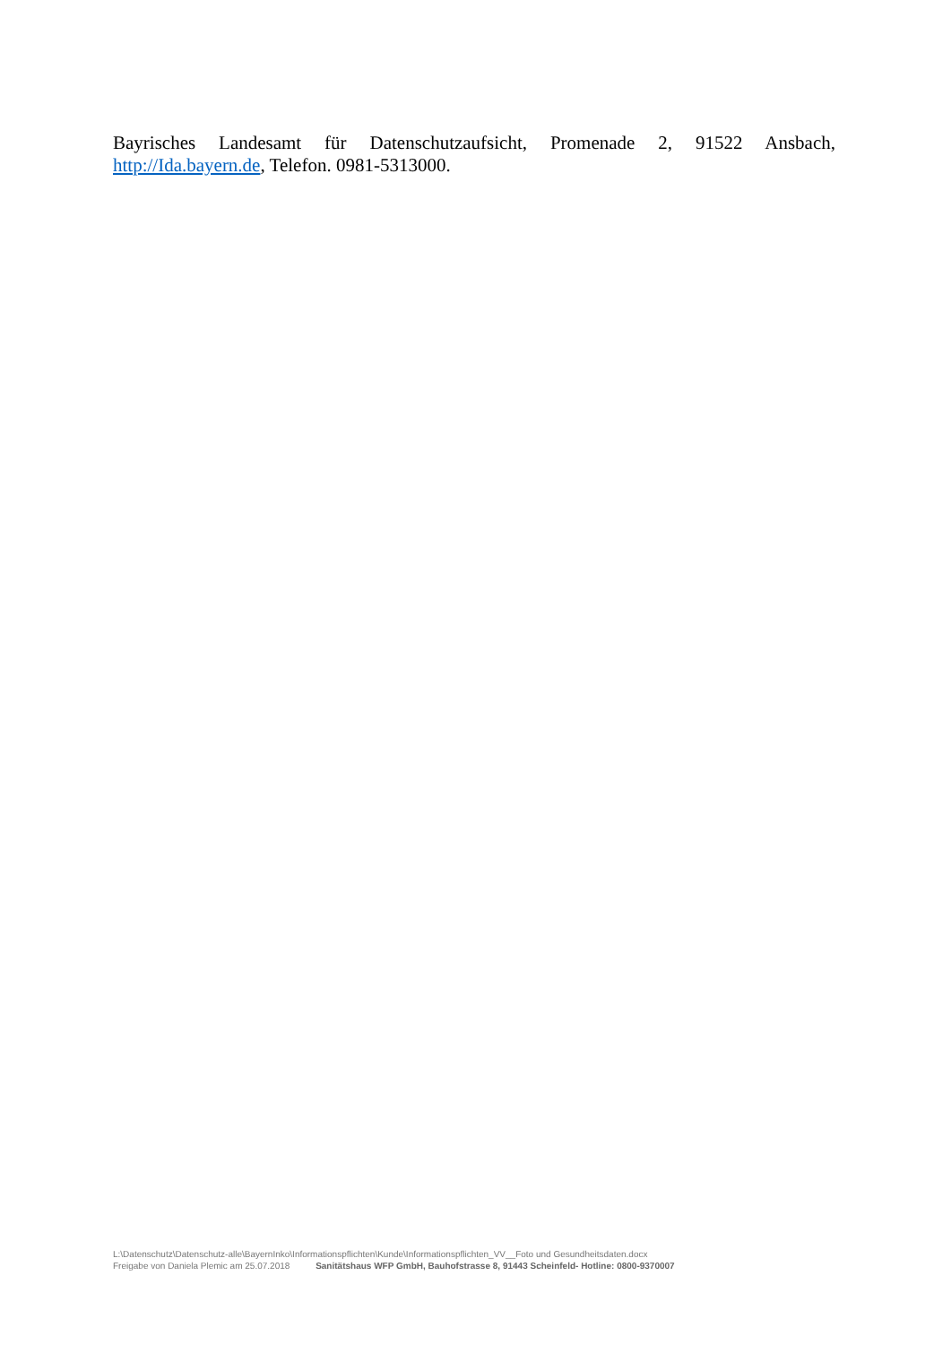Bayrisches Landesamt für Datenschutzaufsicht, Promenade 2, 91522 Ansbach, http://Ida.bayern.de, Telefon. 0981-5313000.
L:\Datenschutz\Datenschutz-alle\BayernInko\Informationspflichten\Kunde\Informationspflichten_VV__Foto und Gesundheitsdaten.docx
Freigabe von Daniela Plemic am 25.07.2018 Sanitätshaus WFP GmbH, Bauhofstrasse 8, 91443 Scheinfeld- Hotline: 0800-9370007